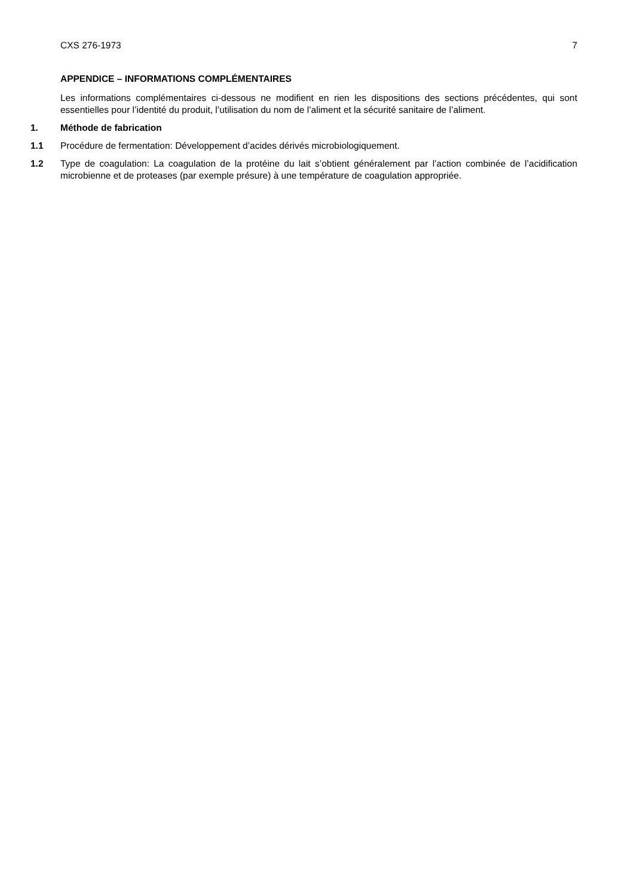CXS 276-1973 7
APPENDICE – INFORMATIONS COMPLÉMENTAIRES
Les informations complémentaires ci-dessous ne modifient en rien les dispositions des sections précédentes, qui sont essentielles pour l’identité du produit, l’utilisation du nom de l’aliment et la sécurité sanitaire de l’aliment.
1. Méthode de fabrication
1.1 Procédure de fermentation: Développement d’acides dérivés microbiologiquement.
1.2 Type de coagulation: La coagulation de la protéine du lait s’obtient généralement par l’action combinée de l’acidification microbienne et de proteases (par exemple présure) à une température de coagulation appropriée.